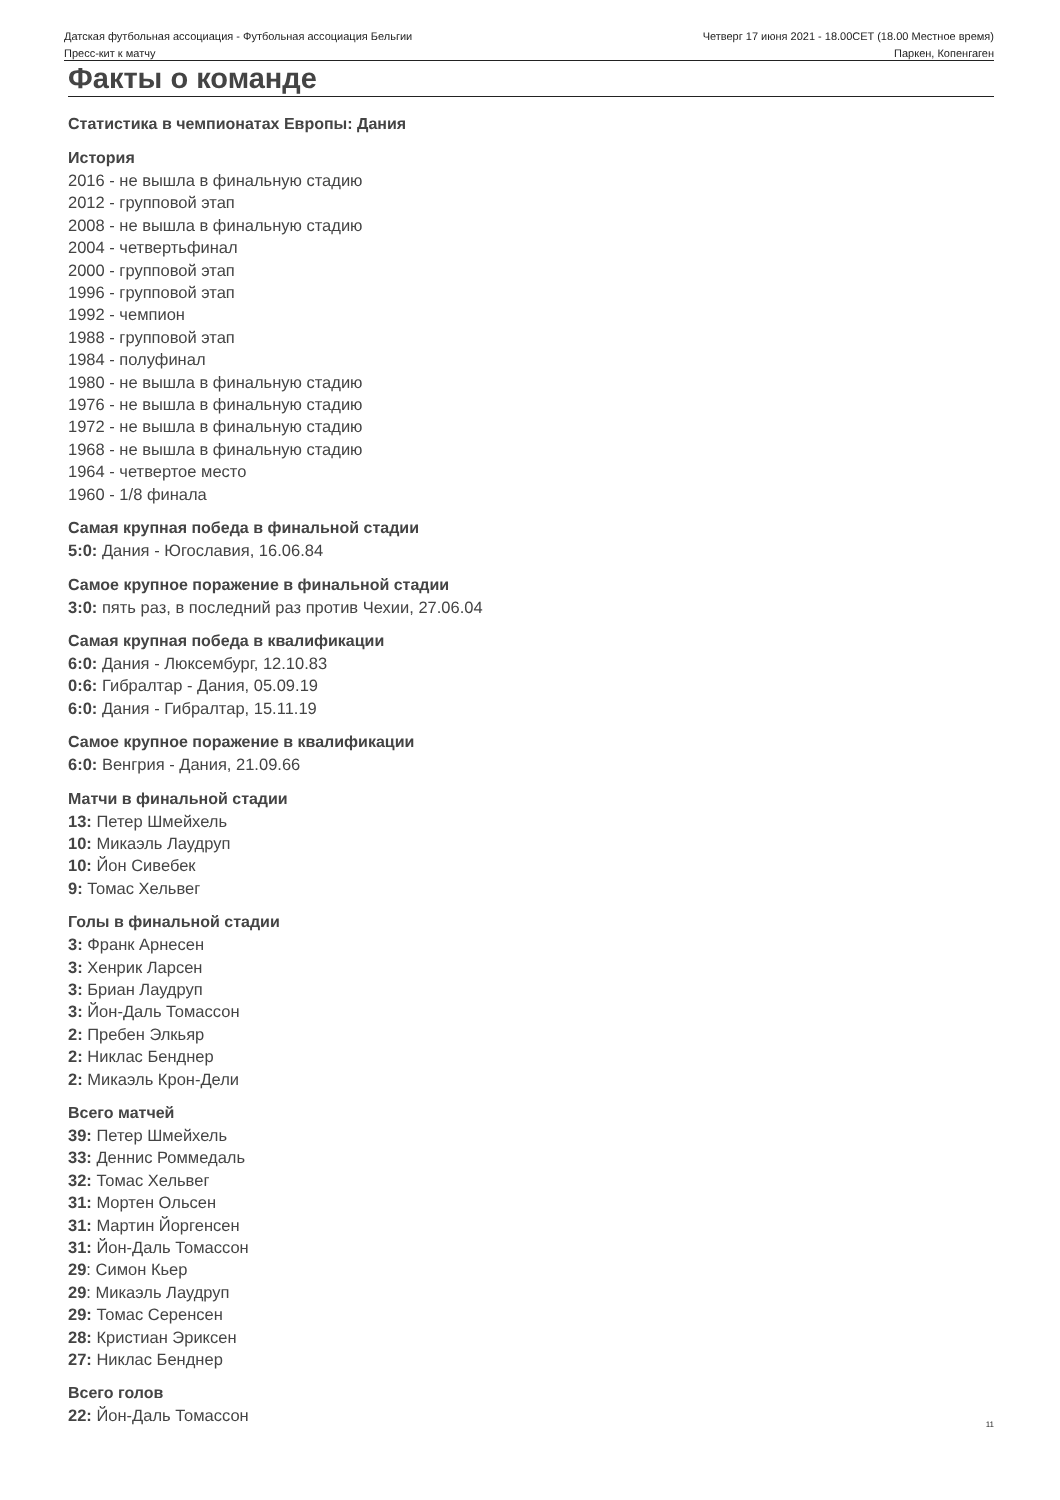Датская футбольная ассоциация - Футбольная ассоциация Бельгии
Четверг 17 июня 2021 - 18.00CET (18.00 Местное время)
Пресс-кит к матчу Паркен, Копенгаген
Факты о команде
Статистика в чемпионатах Европы: Дания
История
2016 - не вышла в финальную стадию
2012 - групповой этап
2008 - не вышла в финальную стадию
2004 - четвертьфинал
2000 - групповой этап
1996 - групповой этап
1992 - чемпион
1988 - групповой этап
1984 - полуфинал
1980 - не вышла в финальную стадию
1976 - не вышла в финальную стадию
1972 - не вышла в финальную стадию
1968 - не вышла в финальную стадию
1964 - четвертое место
1960 - 1/8 финала
Самая крупная победа в финальной стадии
5:0: Дания - Югославия, 16.06.84
Самое крупное поражение в финальной стадии
3:0: пять раз, в последний раз против Чехии, 27.06.04
Самая крупная победа в квалификации
6:0: Дания - Люксембург, 12.10.83
0:6: Гибралтар - Дания, 05.09.19
6:0: Дания - Гибралтар, 15.11.19
Самое крупное поражение в квалификации
6:0: Венгрия - Дания, 21.09.66
Матчи в финальной стадии
13: Петер Шмейхель
10: Микаэль Лаудруп
10: Йон Сивебек
9: Томас Хельвег
Голы в финальной стадии
3: Франк Арнесен
3: Хенрик Ларсен
3: Бриан Лаудруп
3: Йон-Даль Томассон
2: Пребен Элкьяр
2: Никлас Бенднер
2: Микаэль Крон-Дели
Всего матчей
39: Петер Шмейхель
33: Деннис Роммедаль
32: Томас Хельвег
31: Мортен Ольсен
31: Мартин Йоргенсен
31: Йон-Даль Томассон
29: Симон Кьер
29: Микаэль Лаудруп
29: Томас Серенсен
28: Кристиан Эриксен
27: Никлас Бенднер
Всего голов
22: Йон-Даль Томассон
11